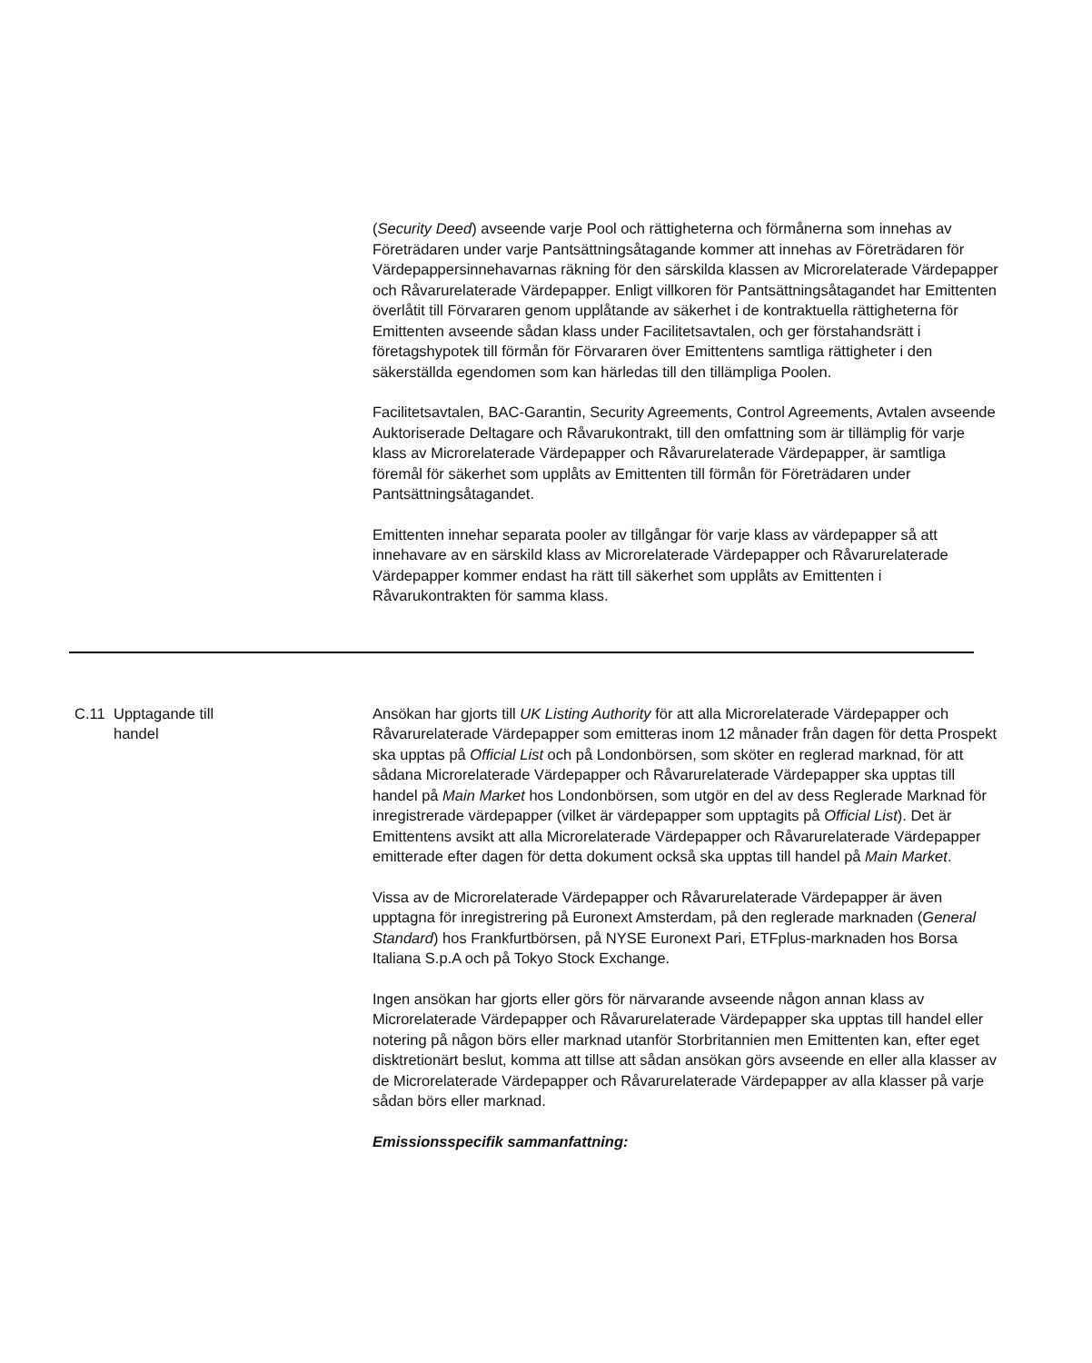(Security Deed) avseende varje Pool och rättigheterna och förmånerna som innehas av Företrädaren under varje Pantsättningsåtagande kommer att innehas av Företrädaren för Värdepappersinnehavarnas räkning för den särskilda klassen av Microrelaterade Värdepapper och Råvarurelaterade Värdepapper. Enligt villkoren för Pantsättningsåtagandet har Emittenten överlåtit till Förvararen genom upplåtande av säkerhet i de kontraktuella rättigheterna för Emittenten avseende sådan klass under Facilitetsavtalen, och ger förstahandsrätt i företagshypotek till förmån för Förvararen över Emittentens samtliga rättigheter i den säkerställda egendomen som kan härledas till den tillämpliga Poolen.
Facilitetsavtalen, BAC-Garantin, Security Agreements, Control Agreements, Avtalen avseende Auktoriserade Deltagare och Råvarukontrakt, till den omfattning som är tillämplig för varje klass av Microrelaterade Värdepapper och Råvarurelaterade Värdepapper, är samtliga föremål för säkerhet som upplåts av Emittenten till förmån för Företrädaren under Pantsättningsåtagandet.
Emittenten innehar separata pooler av tillgångar för varje klass av värdepapper så att innehavare av en särskild klass av Microrelaterade Värdepapper och Råvarurelaterade Värdepapper kommer endast ha rätt till säkerhet som upplåts av Emittenten i Råvarukontrakten för samma klass.
C.11 Upptagande till
handel
Ansökan har gjorts till UK Listing Authority för att alla Microrelaterade Värdepapper och Råvarurelaterade Värdepapper som emitteras inom 12 månader från dagen för detta Prospekt ska upptas på Official List och på Londonbörsen, som sköter en reglerad marknad, för att sådana Microrelaterade Värdepapper och Råvarurelaterade Värdepapper ska upptas till handel på Main Market hos Londonbörsen, som utgör en del av dess Reglerade Marknad för inregistrerade värdepapper (vilket är värdepapper som upptagits på Official List). Det är Emittentens avsikt att alla Microrelaterade Värdepapper och Råvarurelaterade Värdepapper emitterade efter dagen för detta dokument också ska upptas till handel på Main Market.
Vissa av de Microrelaterade Värdepapper och Råvarurelaterade Värdepapper är även upptagna för inregistrering på Euronext Amsterdam, på den reglerade marknaden (General Standard) hos Frankfurtbörsen, på NYSE Euronext Pari, ETFplus-marknaden hos Borsa Italiana S.p.A och på Tokyo Stock Exchange.
Ingen ansökan har gjorts eller görs för närvarande avseende någon annan klass av Microrelaterade Värdepapper och Råvarurelaterade Värdepapper ska upptas till handel eller notering på någon börs eller marknad utanför Storbritannien men Emittenten kan, efter eget disktretionärt beslut, komma att tillse att sådan ansökan görs avseende en eller alla klasser av de Microrelaterade Värdepapper och Råvarurelaterade Värdepapper av alla klasser på varje sådan börs eller marknad.
Emissionsspecifik sammanfattning: